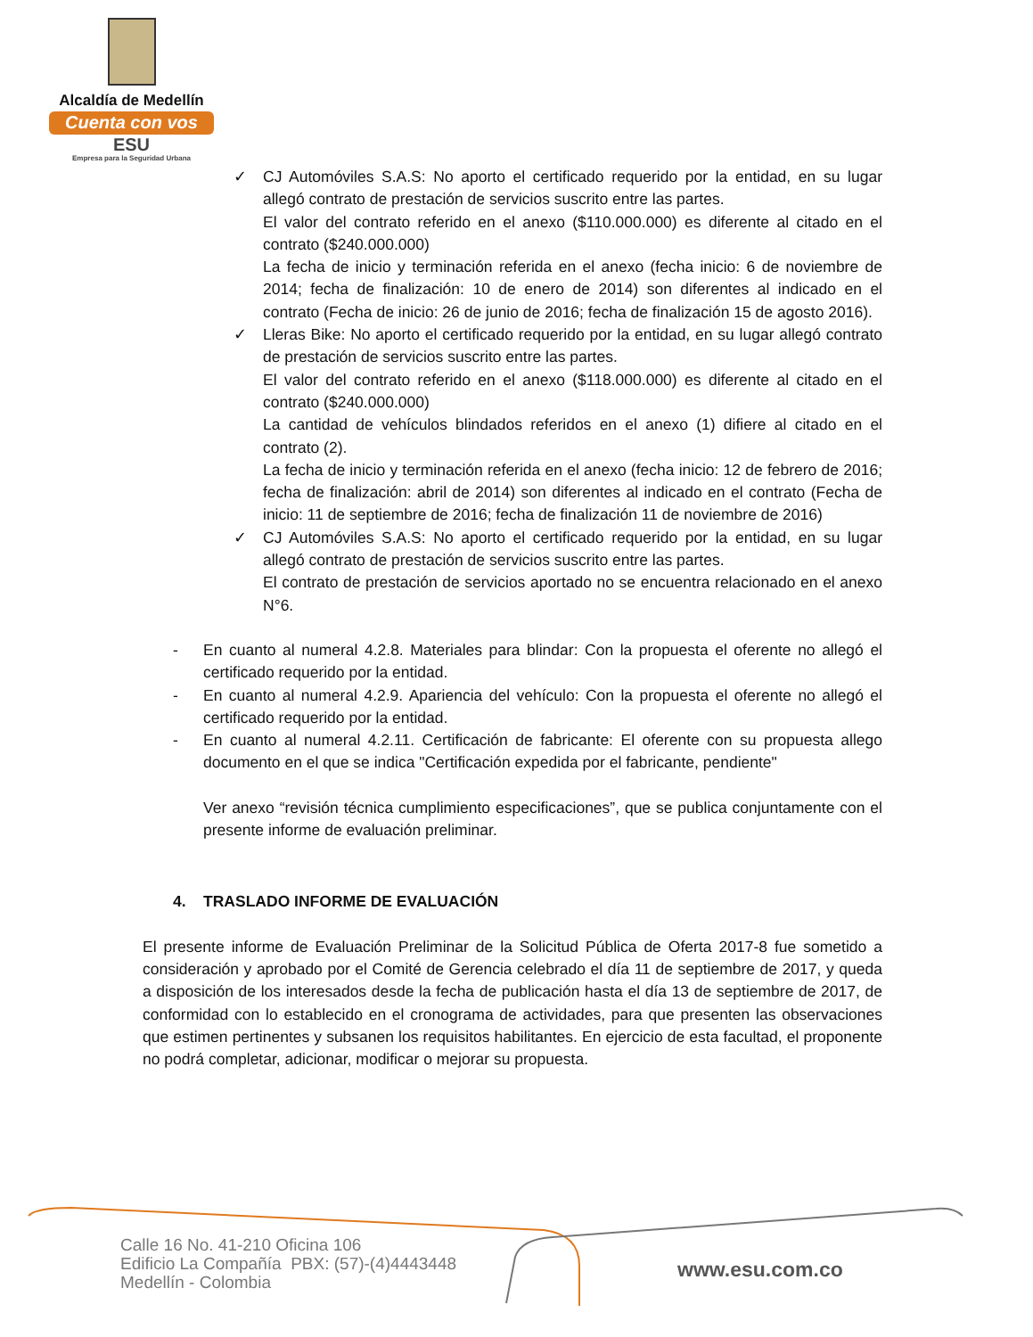Alcaldía de Medellín
Cuenta con vos
ESU
Empresa para la Seguridad Urbana
✓ CJ Automóviles S.A.S: No aporto el certificado requerido por la entidad, en su lugar allegó contrato de prestación de servicios suscrito entre las partes.
El valor del contrato referido en el anexo ($110.000.000) es diferente al citado en el contrato ($240.000.000)
La fecha de inicio y terminación referida en el anexo (fecha inicio: 6 de noviembre de 2014; fecha de finalización: 10 de enero de 2014) son diferentes al indicado en el contrato (Fecha de inicio: 26 de junio de 2016; fecha de finalización 15 de agosto 2016).
✓ Lleras Bike: No aporto el certificado requerido por la entidad, en su lugar allegó contrato de prestación de servicios suscrito entre las partes.
El valor del contrato referido en el anexo ($118.000.000) es diferente al citado en el contrato ($240.000.000)
La cantidad de vehículos blindados referidos en el anexo (1) difiere al citado en el contrato (2).
La fecha de inicio y terminación referida en el anexo (fecha inicio: 12 de febrero de 2016; fecha de finalización: abril de 2014) son diferentes al indicado en el contrato (Fecha de inicio: 11 de septiembre de 2016; fecha de finalización 11 de noviembre de 2016)
✓ CJ Automóviles S.A.S: No aporto el certificado requerido por la entidad, en su lugar allegó contrato de prestación de servicios suscrito entre las partes.
El contrato de prestación de servicios aportado no se encuentra relacionado en el anexo N°6.
- En cuanto al numeral 4.2.8. Materiales para blindar: Con la propuesta el oferente no allegó el certificado requerido por la entidad.
- En cuanto al numeral 4.2.9. Apariencia del vehículo: Con la propuesta el oferente no allegó el certificado requerido por la entidad.
- En cuanto al numeral 4.2.11. Certificación de fabricante: El oferente con su propuesta allego documento en el que se indica "Certificación expedida por el fabricante, pendiente"
Ver anexo “revisión técnica cumplimiento especificaciones”, que se publica conjuntamente con el presente informe de evaluación preliminar.
4. TRASLADO INFORME DE EVALUACIÓN
El presente informe de Evaluación Preliminar de la Solicitud Pública de Oferta 2017-8 fue sometido a consideración y aprobado por el Comité de Gerencia celebrado el día 11 de septiembre de 2017, y queda a disposición de los interesados desde la fecha de publicación hasta el día 13 de septiembre de 2017, de conformidad con lo establecido en el cronograma de actividades, para que presenten las observaciones que estimen pertinentes y subsanen los requisitos habilitantes. En ejercicio de esta facultad, el proponente no podrá completar, adicionar, modificar o mejorar su propuesta.
Calle 16 No. 41-210 Oficina 106
Edificio La Compañía PBX: (57)-(4)4443448
Medellín - Colombia
www.esu.com.co